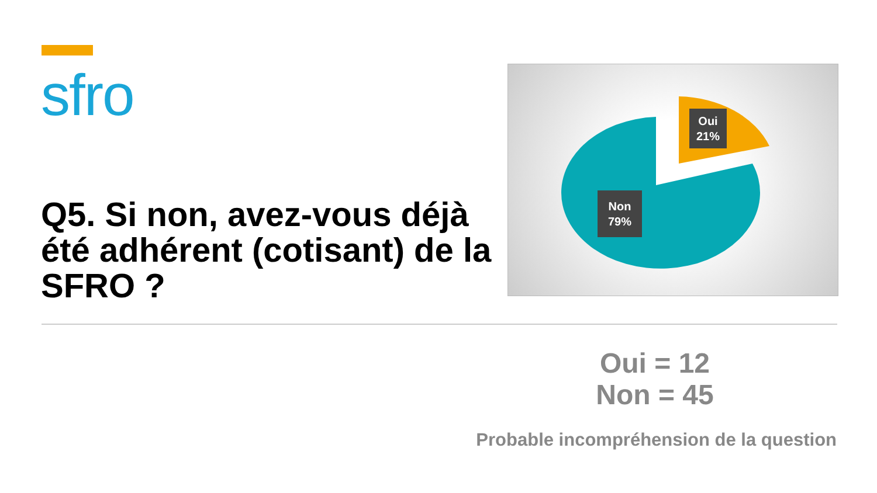sfro Q5. Si non, avez-vous déjà été adhérent (cotisant) de la SFRO ?
Oui
21%
Non
79%
Oui = 12
Non = 45
Probable incompréhension de la question